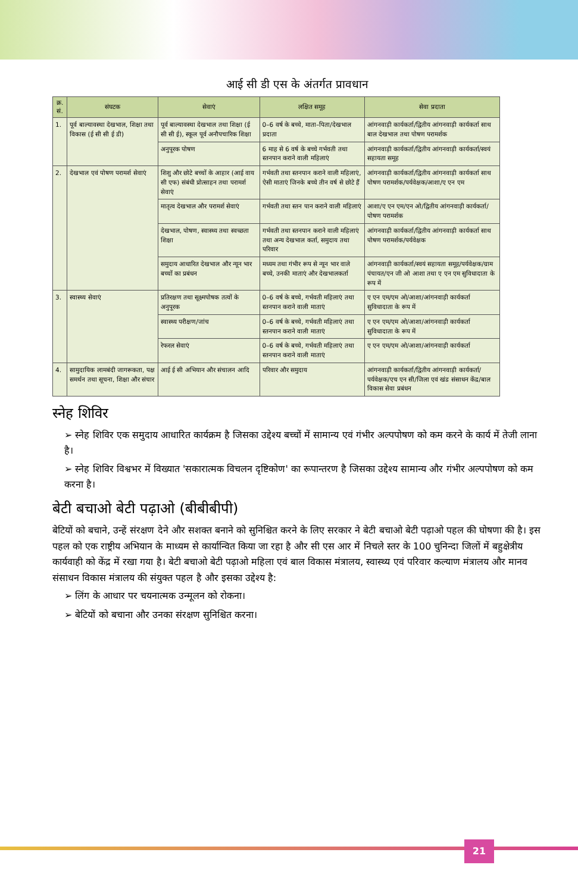आई सी डी एस के अंतर्गत प्रावधान
| क्र. सं. | संघटक | सेवाएं | लक्षित समूह | सेवा प्रदाता |
| --- | --- | --- | --- | --- |
| 1. | पूर्व बाल्यावस्था देखभाल, शिक्षा तथा विकास (ई सी सी ई डी) | पूर्व बाल्यावस्था देखभाल तथा शिक्षा (ई सी सी ई), स्कूल पूर्व अनौपचारिक शिक्षा | 0–6 वर्ष के बच्चे, माता–पिता/देखभाल प्रदाता | आंगनवाड़ी कार्यकर्ता/द्वितीय आंगनवाड़ी कार्यकर्ता साथ बाल देखभाल तथा पोषण परामर्शक |
| | | अनुपूरक पोषण | 6 माह से 6 वर्ष के बच्चे गर्भवती तथा स्तनपान कराने वाली महिलाएं | आंगनवाड़ी कार्यकर्ता/द्वितीय आंगनवाड़ी कार्यकर्ता/स्वयं सहायता समूह |
| 2. | देखभाल एवं पोषण परामर्श सेवाएं | शिशु और छोटे बच्चों के आहार (आई वाय सी एफ) संबंधी प्रोत्साहन तथा परामर्श सेवाएं | गर्भवती तथा स्तनपान कराने वाली महिलाएं, ऐसी माताएं जिनके बच्चे तीन वर्ष से छोटे हैं | आंगनवाड़ी कार्यकर्ता/द्वितीय आंगनवाड़ी कार्यकर्ता साथ पोषण परामर्शक/पर्यवेक्षक/आशा/ए एन एम |
| | | मातृत्व देखभाल और परामर्श सेवाएं | गर्भवती तथा स्तन पान कराने वाली महिलाएं | आशा/ए एन एम/एन ओ/द्वितीय आंगनवाड़ी कार्यकर्ता/पोषण परामर्शक |
| | | देखभाल, पोषण, स्वास्थ्य तथा स्वच्छता शिक्षा | गर्भवती तथा स्तनपान कराने वाली महिलाएं तथा अन्य देखभाल कर्ता, समुदाय तथा परिवार | आंगनवाड़ी कार्यकर्ता/द्वितीय आंगनवाड़ी कार्यकर्ता साथ पोषण परामर्शक/पर्यवेक्षक |
| | | समुदाय आधारित देखभाल और न्यून भार बच्चों का प्रबंधन | मध्यम तथा गंभीर रूप से न्यून भार वाले बच्चे, उनकी माताएं और देखभालकर्ता | आंगनवाड़ी कार्यकर्ता/स्वयं सहायता समूह/पर्यवेक्षक/ग्राम पंचायत/एन जी ओ आशा तथा ए एन एम सुविधादाता के रूप में |
| 3. | स्वास्थ्य सेवाएं | प्रतिरक्षण तथा सूक्ष्मपोषक तत्वों के अनुपूरक | 0–6 वर्ष के बच्चे, गर्भवती महिलाएं तथा स्तनपान कराने वाली माताएं | ए एन एम/एम ओ/आशा/आंगनवाड़ी कार्यकर्ता सुविधादाता के रूप में |
| | | स्वास्थ्य परीक्षण/जांच | 0–6 वर्ष के बच्चे, गर्भवती महिलाएं तथा स्तनपान कराने वाली माताएं | ए एन एम/एम ओ/आशा/आंगनवाड़ी कार्यकर्ता सुविधादाता के रूप में |
| | | रेफरल सेवाएं | 0–6 वर्ष के बच्चे, गर्भवती महिलाएं तथा स्तनपान कराने वाली माताएं | ए एन एम/एम ओ/आशा/आंगनवाड़ी कार्यकर्ता |
| 4. | सामुदायिक लामबंदी जागरूकता, पक्ष समर्थन तथा सूचना, शिक्षा और संचार | आई ई सी अभियान और संचालन आदि | परिवार और समुदाय | आंगनवाड़ी कार्यकर्ता/द्वितीय आंगनवाड़ी कार्यकर्ता/पर्यवेक्षक/एच एन सी/जिला एवं खंड संसाधन केंद्र/बाल विकास सेवा प्रबंधन |
स्नेह शिविर
➢ स्नेह शिविर एक समुदाय आधारित कार्यक्रम है जिसका उद्देश्य बच्चों में सामान्य एवं गंभीर अल्पपोषण को कम करने के कार्य में तेजी लाना है।
➢ स्नेह शिविर विश्वभर में विख्यात 'सकारात्मक विचलन दृष्टिकोण' का रूपान्तरण है जिसका उद्देश्य सामान्य और गंभीर अल्पपोषण को कम करना है।
बेटी बचाओ बेटी पढ़ाओ (बीबीबीपी)
बेटियों को बचाने, उन्हें संरक्षण देने और सशक्त बनाने को सुनिश्चित करने के लिए सरकार ने बेटी बचाओ बेटी पढ़ाओ पहल की घोषणा की है। इस पहल को एक राष्ट्रीय अभियान के माध्यम से कार्यान्वित किया जा रहा है और सी एस आर में निचले स्तर के 100 चुनिन्दा जिलों में बहुक्षेत्रीय कार्यवाही को केंद्र में रखा गया है। बेटी बचाओ बेटी पढ़ाओ महिला एवं बाल विकास मंत्रालय, स्वास्थ्य एवं परिवार कल्याण मंत्रालय और मानव संसाधन विकास मंत्रालय की संयुक्त पहल है और इसका उद्देश्य है:
➢ लिंग के आधार पर चयनात्मक उन्मूलन को रोकना।
➢ बेटियों को बचाना और उनका संरक्षण सुनिश्चित करना।
21